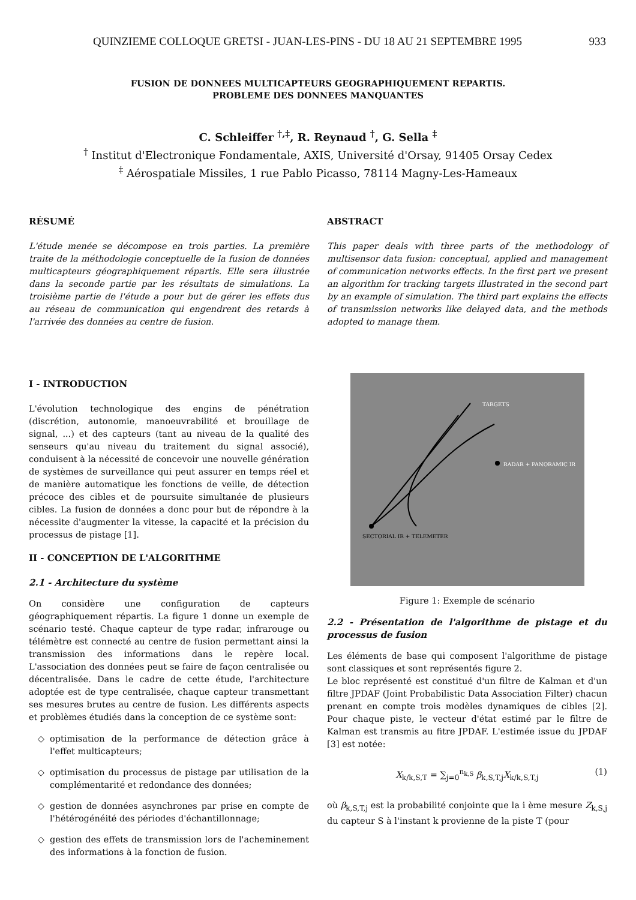QUINZIEME COLLOQUE GRETSI - JUAN-LES-PINS - DU 18 AU 21 SEPTEMBRE 1995 933
FUSION DE DONNEES MULTICAPTEURS GEOGRAPHIQUEMENT REPARTIS.
PROBLEME DES DONNEES MANQUANTES
C. Schleiffer <sup>†,‡</sup>, R. Reynaud <sup>†</sup>, G. Sella <sup>‡</sup>
<sup>†</sup> Institut d'Electronique Fondamentale, AXIS, Université d'Orsay, 91405 Orsay Cedex
<sup>‡</sup> Aérospatiale Missiles, 1 rue Pablo Picasso, 78114 Magny-Les-Hameaux
RÉSUMÉ
L'étude menée se décompose en trois parties. La première traite de la méthodologie conceptuelle de la fusion de données multicapteurs géographiquement répartis. Elle sera illustrée dans la seconde partie par les résultats de simulations. La troisième partie de l'étude a pour but de gérer les effets dus au réseau de communication qui engendrent des retards à l'arrivée des données au centre de fusion.
ABSTRACT
This paper deals with three parts of the methodology of multisensor data fusion: conceptual, applied and management of communication networks effects. In the first part we present an algorithm for tracking targets illustrated in the second part by an example of simulation. The third part explains the effects of transmission networks like delayed data, and the methods adopted to manage them.
I - INTRODUCTION
L'évolution technologique des engins de pénétration (discrétion, autonomie, manoeuvrabilité et brouillage de signal, ...) et des capteurs (tant au niveau de la qualité des senseurs qu'au niveau du traitement du signal associé), conduisent à la nécessité de concevoir une nouvelle génération de systèmes de surveillance qui peut assurer en temps réel et de manière automatique les fonctions de veille, de détection précoce des cibles et de poursuite simultanée de plusieurs cibles. La fusion de données a donc pour but de répondre à la nécessite d'augmenter la vitesse, la capacité et la précision du processus de pistage [1].
II - CONCEPTION DE L'ALGORITHME
2.1 - Architecture du système
On considère une configuration de capteurs géographiquement répartis. La figure 1 donne un exemple de scénario testé. Chaque capteur de type radar, infrarouge ou télémètre est connecté au centre de fusion permettant ainsi la transmission des informations dans le repère local. L'association des données peut se faire de façon centralisée ou décentralisée. Dans le cadre de cette étude, l'architecture adoptée est de type centralisée, chaque capteur transmettant ses mesures brutes au centre de fusion. Les différents aspects et problèmes étudiés dans la conception de ce système sont:
optimisation de la performance de détection grâce à l'effet multicapteurs;
optimisation du processus de pistage par utilisation de la complémentarité et redondance des données;
gestion de données asynchrones par prise en compte de l'hétérogénéité des périodes d'échantillonnage;
gestion des effets de transmission lors de l'acheminement des informations à la fonction de fusion.
TARGETS
RADAR + PANORAMIC IR
SECTORIAL IR + TELEMETER
Figure 1: Exemple de scénario
2.2 - Présentation de l'algorithme de pistage et du processus de fusion
Les éléments de base qui composent l'algorithme de pistage sont classiques et sont représentés figure 2.
Le bloc représenté est constitué d'un filtre de Kalman et d'un filtre JPDAF (Joint Probabilistic Data Association Filter) chacun prenant en compte trois modèles dynamiques de cibles [2]. Pour chaque piste, le vecteur d'état estimé par le filtre de Kalman est transmis au fitre JPDAF. L'estimée issue du JPDAF [3] est notée:
X<sub>k/k,S,T</sub> = ∑<sub>j=0</sub><sup>n<sub>k,S</sub></sup> β<sub>k,S,T,j</sub>X<sub>k/k,S,T,j</sub> (1)
où β<sub>k,S,T,j</sub> est la probabilité conjointe que la i ème mesure Z<sub>k,S,j</sub> du capteur S à l'instant k provienne de la piste T (pour